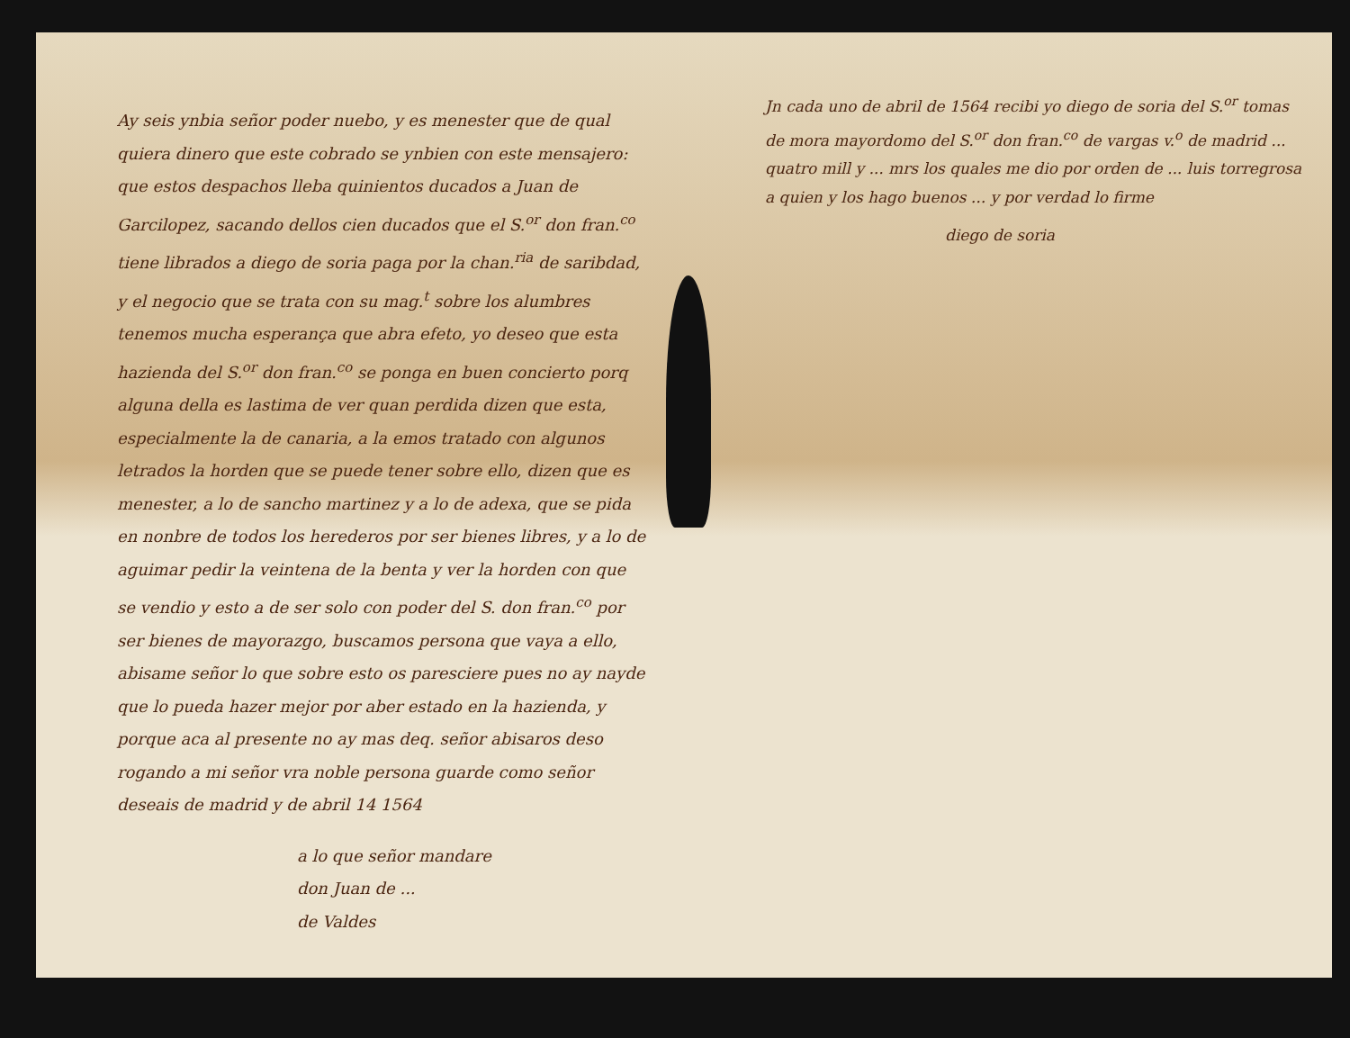Ay seis ynbia señor poder nuebo, y es menester que de qual quiera dinero que este cobrado se ynbien con este mensajero: que estos despachos lleba quinientos ducados a Juan de Garcilopez, sacando dellos cien ducados que el S.<sup>or</sup> don fran.<sup>co</sup> tiene librados a diego de soria paga por la chan.<sup>ria</sup> de saribdad, y el negocio que se trata con su mag.<sup>t</sup> sobre los alumbres tenemos mucha esperança que abra efeto, yo deseo que esta hazienda del S.<sup>or</sup> don fran.<sup>co</sup> se ponga en buen concierto porq alguna della es lastima de ver quan perdida dizen que esta, especialmente la de canaria, a la emos tratado con algunos letrados la horden que se puede tener sobre ello, dizen que es menester, a lo de sancho martinez y a lo de adexa, que se pida en nonbre de todos los herederos por ser bienes libres, y a lo de aguimar pedir la veintena de la benta y ver la horden con que se vendio y esto a de ser solo con poder del S. don fran.<sup>co</sup> por ser bienes de mayorazgo, buscamos persona que vaya a ello, abisame señor lo que sobre esto os paresciere pues no ay nayde que lo pueda hazer mejor por aber estado en la hazienda, y porque aca al presente no ay mas deq. señor abisaros deso rogando a mi señor vra noble persona guarde como señor deseais de madrid y de abril 14 1564
a lo que señor mandare
don Juan de ...
de Valdes
Jn cada uno de abril de 1564 recibi yo diego de soria del S.<sup>or</sup> tomas de mora mayordomo del S.<sup>or</sup> don fran.<sup>co</sup> de vargas v.<sup>o</sup> de madrid ... quatro mill y ... mrs los quales me dio por orden de ... luis torregrosa a quien y los hago buenos ... y por verdad lo firme
diego de soria